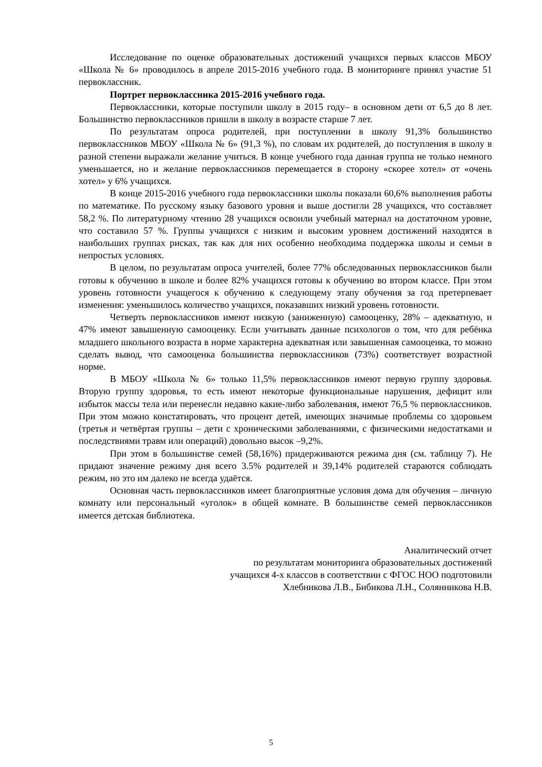Исследование по оценке образовательных достижений учащихся первых классов МБОУ «Школа № 6» проводилось в апреле 2015-2016 учебного года. В мониторинге принял участие 51 первоклассник.
Портрет первоклассника 2015-2016 учебного года.
Первоклассники, которые поступили школу в 2015 году– в основном дети от 6,5 до 8 лет. Большинство первоклассников пришли в школу в возрасте старше 7 лет.
По результатам опроса родителей, при поступлении в школу 91,3% большинство первоклассников МБОУ «Школа № 6» (91,3 %), по словам их родителей, до поступления в школу в разной степени выражали желание учиться. В конце учебного года данная группа не только немного уменьшается, но и желание первоклассников перемещается в сторону «скорее хотел» от «очень хотел» у 6% учащихся.
В конце 2015-2016 учебного года первоклассники школы показали 60,6% выполнения работы по математике. По русскому языку базового уровня и выше достигли 28 учащихся, что составляет 58,2 %. По литературному чтению 28 учащихся освоили учебный материал на достаточном уровне, что составило 57 %. Группы учащихся с низким и высоким уровнем достижений находятся в наибольших группах рисках, так как для них особенно необходима поддержка школы и семьи в непростых условиях.
В целом, по результатам опроса учителей, более 77% обследованных первоклассников были готовы к обучению в школе и более 82% учащихся готовы к обучению во втором классе. При этом уровень готовности учащегося к обучению к следующему этапу обучения за год претерпевает изменения: уменьшилось количество учащихся, показавших низкий уровень готовности.
Четверть первоклассников имеют низкую (заниженную) самооценку, 28% – адекватную, и 47% имеют завышенную самооценку. Если учитывать данные психологов о том, что для ребёнка младшего школьного возраста в норме характерна адекватная или завышенная самооценка, то можно сделать вывод, что самооценка большинства первоклассников (73%) соответствует возрастной норме.
В МБОУ «Школа № 6» только 11,5% первоклассников имеют первую группу здоровья. Вторую группу здоровья, то есть имеют некоторые функциональные нарушения, дефицит или избыток массы тела или перенесли недавно какие-либо заболевания, имеют 76,5 % первоклассников. При этом можно констатировать, что процент детей, имеющих значимые проблемы со здоровьем (третья и четвёртая группы – дети с хроническими заболеваниями, с физическими недостатками и последствиями травм или операций) довольно высок –9,2%.
При этом в большинстве семей (58,16%) придерживаются режима дня (см. таблицу 7). Не придают значение режиму дня всего 3.5% родителей и 39,14% родителей стараются соблюдать режим, но это им далеко не всегда удаётся.
Основная часть первоклассников имеет благоприятные условия дома для обучения – личную комнату или персональный «уголок» в общей комнате. В большинстве семей первоклассников имеется детская библиотека.
Аналитический отчет
по результатам мониторинга образовательных достижений
учащихся 4-х классов в соответствии с ФГОС НОО подготовили
Хлебникова Л.В., Бибикова Л.Н., Солянникова Н.В.
5